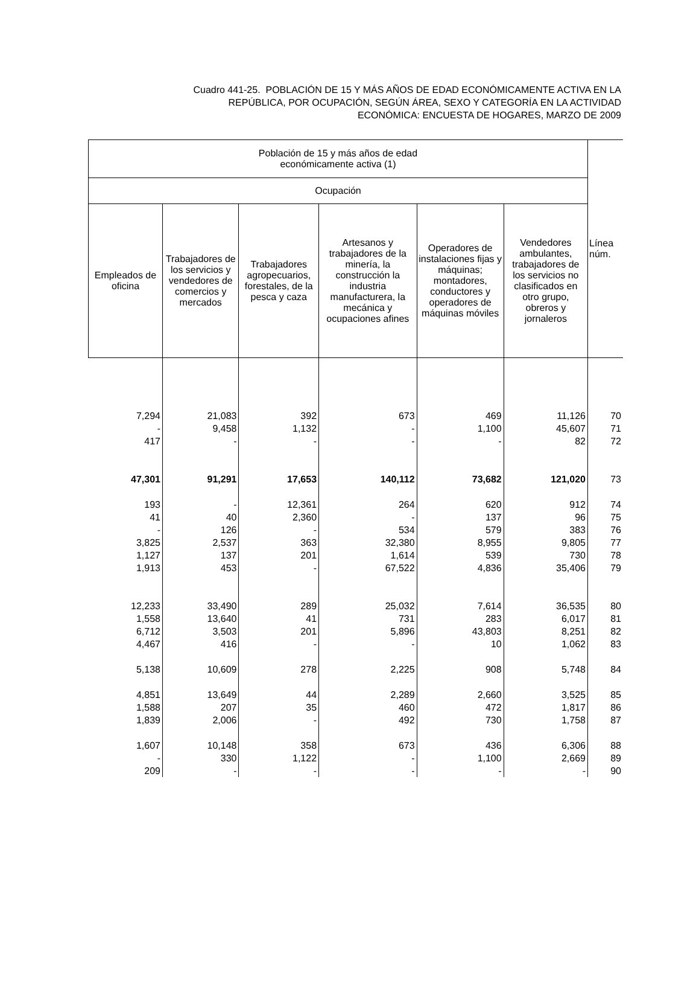Cuadro 441-25. POBLACIÓN DE 15 Y MÁS AÑOS DE EDAD ECONÓMICAMENTE ACTIVA EN LA
REPÚBLICA, POR OCUPACIÓN, SEGÚN ÁREA, SEXO Y CATEGORÍA EN LA ACTIVIDAD
ECONÓMICA: ENCUESTA DE HOGARES, MARZO DE 2009
| Población de 15 y más años de edad económicamente activa (1) | | | | | | Línea núm. |
| --- | --- | --- | --- | --- | --- | --- |
| Ocupación | | | | | | |
| Empleados de oficina | Trabajadores de los servicios y vendedores de comercios y mercados | Trabajadores agropecuarios, forestales, de la pesca y caza | Artesanos y trabajadores de la minería, la construcción la industria manufacturera, la mecánica y ocupaciones afines | Operadores de instalaciones fijas y máquinas; montadores, conductores y operadores de máquinas móviles | Vendedores ambulantes, trabajadores de los servicios no clasificados en otro grupo, obreros y jornaleros | |
| 7,294 | 21,083 | 392 | 673 | 469 | 11,126 | 70 |
| - | 9,458 | 1,132 | - | 1,100 | 45,607 | 71 |
| 417 | - | - | - | - | 82 | 72 |
| 47,301 | 91,291 | 17,653 | 140,112 | 73,682 | 121,020 | 73 |
| 193 | - | 12,361 | 264 | 620 | 912 | 74 |
| 41 | 40 | 2,360 | - | 137 | 96 | 75 |
| - | 126 | - | 534 | 579 | 383 | 76 |
| 3,825 | 2,537 | 363 | 32,380 | 8,955 | 9,805 | 77 |
| 1,127 | 137 | 201 | 1,614 | 539 | 730 | 78 |
| 1,913 | 453 | - | 67,522 | 4,836 | 35,406 | 79 |
| 12,233 | 33,490 | 289 | 25,032 | 7,614 | 36,535 | 80 |
| 1,558 | 13,640 | 41 | 731 | 283 | 6,017 | 81 |
| 6,712 | 3,503 | 201 | 5,896 | 43,803 | 8,251 | 82 |
| 4,467 | 416 | - | - | 10 | 1,062 | 83 |
| 5,138 | 10,609 | 278 | 2,225 | 908 | 5,748 | 84 |
| 4,851 | 13,649 | 44 | 2,289 | 2,660 | 3,525 | 85 |
| 1,588 | 207 | 35 | 460 | 472 | 1,817 | 86 |
| 1,839 | 2,006 | - | 492 | 730 | 1,758 | 87 |
| 1,607 | 10,148 | 358 | 673 | 436 | 6,306 | 88 |
| - | 330 | 1,122 | - | 1,100 | 2,669 | 89 |
| 209 | - | - | - | - | - | 90 |